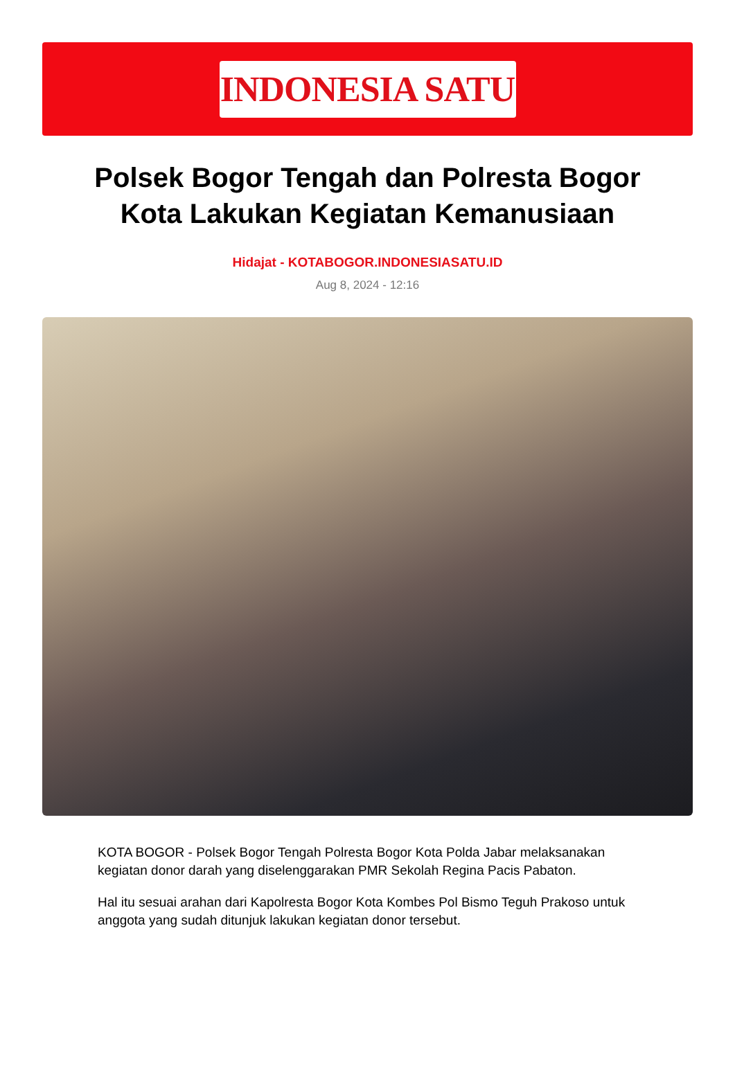INDONESIA SATU
Polsek Bogor Tengah dan Polresta Bogor Kota Lakukan Kegiatan Kemanusiaan
Hidajat - KOTABOGOR.INDONESIASATU.ID
Aug 8, 2024 - 12:16
KOTA BOGOR - Polsek Bogor Tengah Polresta Bogor Kota Polda Jabar melaksanakan kegiatan donor darah yang diselenggarakan PMR Sekolah Regina Pacis Pabaton.
Hal itu sesuai arahan dari Kapolresta Bogor Kota Kombes Pol Bismo Teguh Prakoso untuk anggota yang sudah ditunjuk lakukan kegiatan donor tersebut.